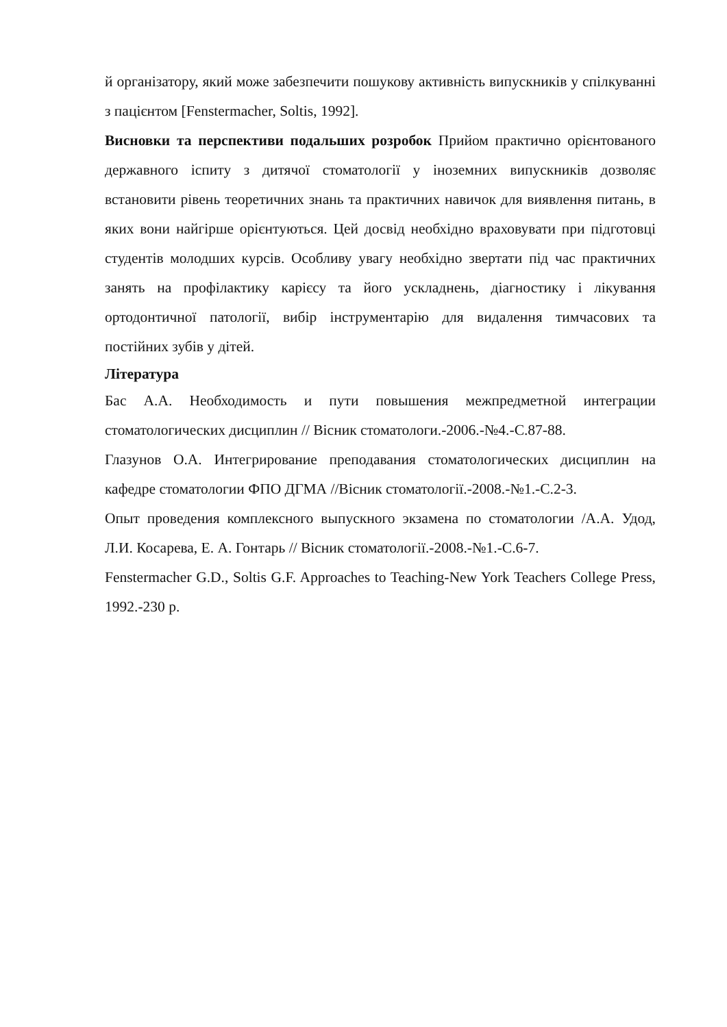й організатору, який може забезпечити пошукову активність випускників у спілкуванні з пацієнтом [Fenstermacher, Soltis, 1992].
Висновки та перспективи подальших розробок Прийом практично орієнтованого державного іспиту з дитячої стоматології у іноземних випускників дозволяє встановити рівень теоретичних знань та практичних навичок для виявлення питань, в яких вони найгірше орієнтуються. Цей досвід необхідно враховувати при підготовці студентів молодших курсів. Особливу увагу необхідно звертати під час практичних занять на профілактику карієсу та його ускладнень, діагностику і лікування ортодонтичної патології, вибір інструментарію для видалення тимчасових та постійних зубів у дітей.
Література
Бас А.А. Необходимость и пути повышения межпредметной интеграции стоматологических дисциплин // Вісник стоматологи.-2006.-№4.-С.87-88.
Глазунов О.А. Интегрирование преподавания стоматологических дисциплин на кафедре стоматологии ФПО ДГМА //Вісник стоматології.-2008.-№1.-С.2-3.
Опыт проведения комплексного выпускного экзамена по стоматологии /А.А. Удод, Л.И. Косарева, Е. А. Гонтарь // Вісник стоматології.-2008.-№1.-С.6-7.
Fenstermacher G.D., Soltis G.F. Approaches to Teaching-New York Teachers College Press, 1992.-230 p.